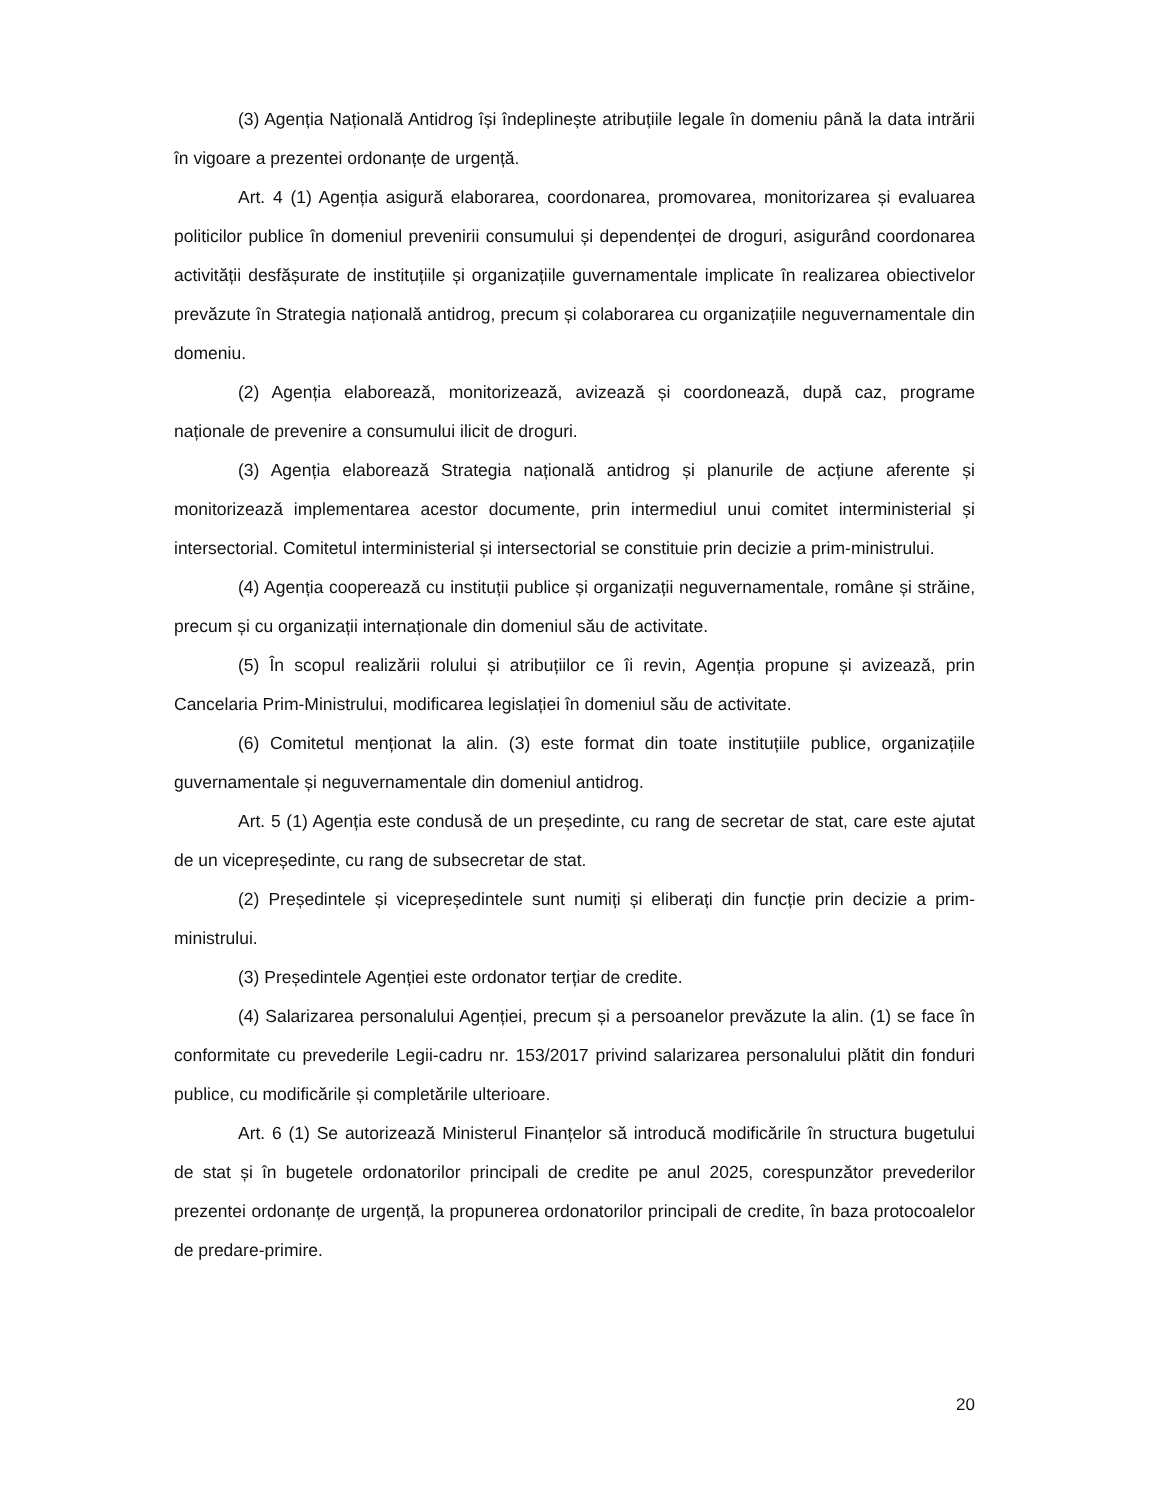(3) Agenția Națională Antidrog își îndeplinește atribuțiile legale în domeniu până la data intrării în vigoare a prezentei ordonanțe de urgență.
Art. 4 (1) Agenția asigură elaborarea, coordonarea, promovarea, monitorizarea și evaluarea politicilor publice în domeniul prevenirii consumului și dependenței de droguri, asigurând coordonarea activității desfășurate de instituțiile și organizațiile guvernamentale implicate în realizarea obiectivelor prevăzute în Strategia națională antidrog, precum și colaborarea cu organizațiile neguvernamentale din domeniu.
(2) Agenția elaborează, monitorizează, avizează și coordonează, după caz, programe naționale de prevenire a consumului ilicit de droguri.
(3) Agenția elaborează Strategia națională antidrog și planurile de acțiune aferente și monitorizează implementarea acestor documente, prin intermediul unui comitet interministerial și intersectorial. Comitetul interministerial și intersectorial se constituie prin decizie a prim-ministrului.
(4) Agenția cooperează cu instituții publice și organizații neguvernamentale, române și străine, precum și cu organizații internaționale din domeniul său de activitate.
(5) În scopul realizării rolului și atribuțiilor ce îi revin, Agenția propune și avizează, prin Cancelaria Prim-Ministrului, modificarea legislației în domeniul său de activitate.
(6) Comitetul menționat la alin. (3) este format din toate instituțiile publice, organizațiile guvernamentale și neguvernamentale din domeniul antidrog.
Art. 5 (1) Agenția este condusă de un președinte, cu rang de secretar de stat, care este ajutat de un vicepreședinte, cu rang de subsecretar de stat.
(2) Președintele și vicepreședintele sunt numiți și eliberați din funcție prin decizie a prim-ministrului.
(3) Președintele Agenției este ordonator terțiar de credite.
(4) Salarizarea personalului Agenției, precum și a persoanelor prevăzute la alin. (1) se face în conformitate cu prevederile Legii-cadru nr. 153/2017 privind salarizarea personalului plătit din fonduri publice, cu modificările și completările ulterioare.
Art. 6 (1) Se autorizează Ministerul Finanțelor să introducă modificările în structura bugetului de stat și în bugetele ordonatorilor principali de credite pe anul 2025, corespunzător prevederilor prezentei ordonanțe de urgență, la propunerea ordonatorilor principali de credite, în baza protocoalelor de predare-primire.
20